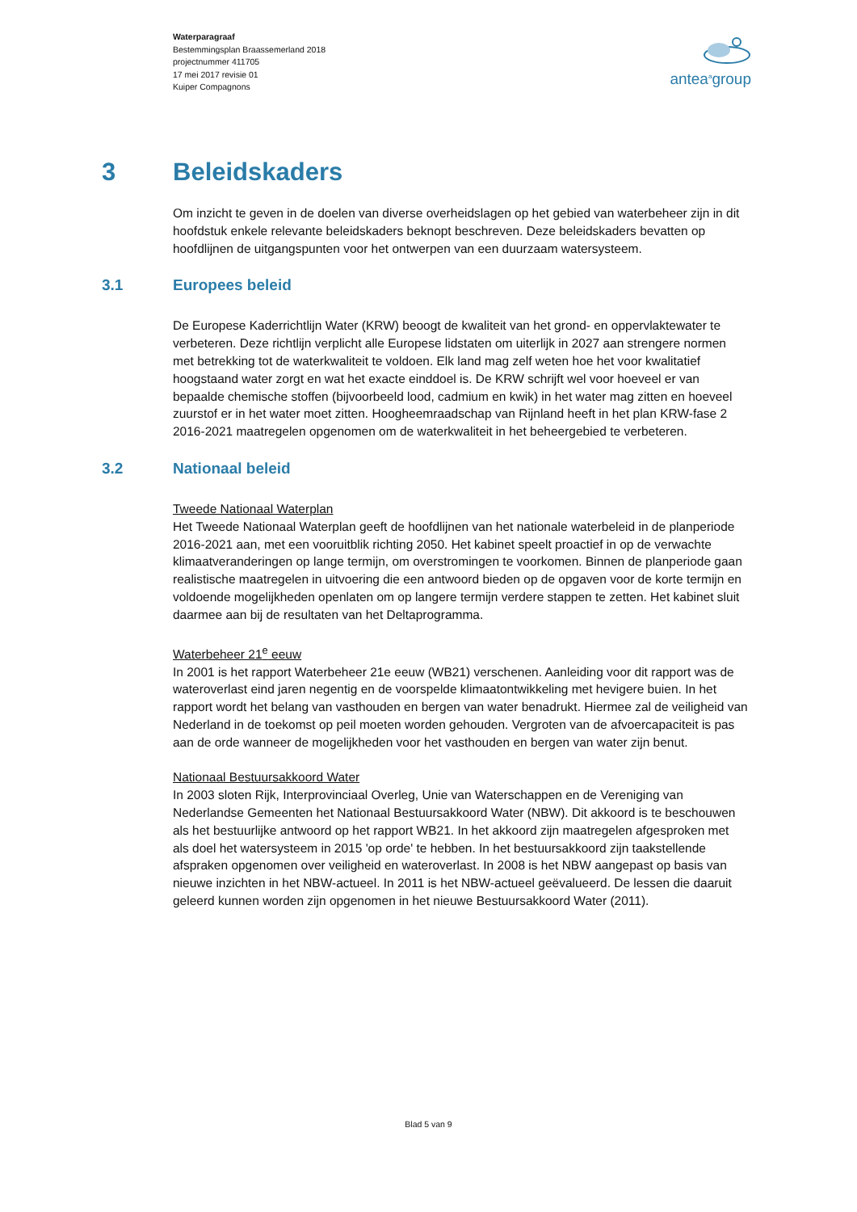Waterparagraaf
Bestemmingsplan Braassemerland 2018
projectnummer 411705
17 mei 2017 revisie 01
Kuiper Compagnons
antea<sup>a</sup>group
3 Beleidskaders
Om inzicht te geven in de doelen van diverse overheidslagen op het gebied van waterbeheer zijn in dit hoofdstuk enkele relevante beleidskaders beknopt beschreven. Deze beleidskaders bevatten op hoofdlijnen de uitgangspunten voor het ontwerpen van een duurzaam watersysteem.
3.1 Europees beleid
De Europese Kaderrichtlijn Water (KRW) beoogt de kwaliteit van het grond- en oppervlaktewater te verbeteren. Deze richtlijn verplicht alle Europese lidstaten om uiterlijk in 2027 aan strengere normen met betrekking tot de waterkwaliteit te voldoen. Elk land mag zelf weten hoe het voor kwalitatief hoogstaand water zorgt en wat het exacte einddoel is. De KRW schrijft wel voor hoeveel er van bepaalde chemische stoffen (bijvoorbeeld lood, cadmium en kwik) in het water mag zitten en hoeveel zuurstof er in het water moet zitten. Hoogheemraadschap van Rijnland heeft in het plan KRW-fase 2 2016-2021 maatregelen opgenomen om de waterkwaliteit in het beheergebied te verbeteren.
3.2 Nationaal beleid
Tweede Nationaal Waterplan
Het Tweede Nationaal Waterplan geeft de hoofdlijnen van het nationale waterbeleid in de planperiode 2016-2021 aan, met een vooruitblik richting 2050. Het kabinet speelt proactief in op de verwachte klimaatveranderingen op lange termijn, om overstromingen te voorkomen. Binnen de planperiode gaan realistische maatregelen in uitvoering die een antwoord bieden op de opgaven voor de korte termijn en voldoende mogelijkheden openlaten om op langere termijn verdere stappen te zetten. Het kabinet sluit daarmee aan bij de resultaten van het Deltaprogramma.
Waterbeheer 21<sup>e</sup> eeuw
In 2001 is het rapport Waterbeheer 21e eeuw (WB21) verschenen. Aanleiding voor dit rapport was de wateroverlast eind jaren negentig en de voorspelde klimaatontwikkeling met hevigere buien. In het rapport wordt het belang van vasthouden en bergen van water benadrukt. Hiermee zal de veiligheid van Nederland in de toekomst op peil moeten worden gehouden. Vergroten van de afvoercapaciteit is pas aan de orde wanneer de mogelijkheden voor het vasthouden en bergen van water zijn benut.
Nationaal Bestuursakkoord Water
In 2003 sloten Rijk, Interprovinciaal Overleg, Unie van Waterschappen en de Vereniging van Nederlandse Gemeenten het Nationaal Bestuursakkoord Water (NBW). Dit akkoord is te beschouwen als het bestuurlijke antwoord op het rapport WB21. In het akkoord zijn maatregelen afgesproken met als doel het watersysteem in 2015 'op orde' te hebben. In het bestuursakkoord zijn taakstellende afspraken opgenomen over veiligheid en wateroverlast. In 2008 is het NBW aangepast op basis van nieuwe inzichten in het NBW-actueel. In 2011 is het NBW-actueel geëvalueerd. De lessen die daaruit geleerd kunnen worden zijn opgenomen in het nieuwe Bestuursakkoord Water (2011).
Blad 5 van 9